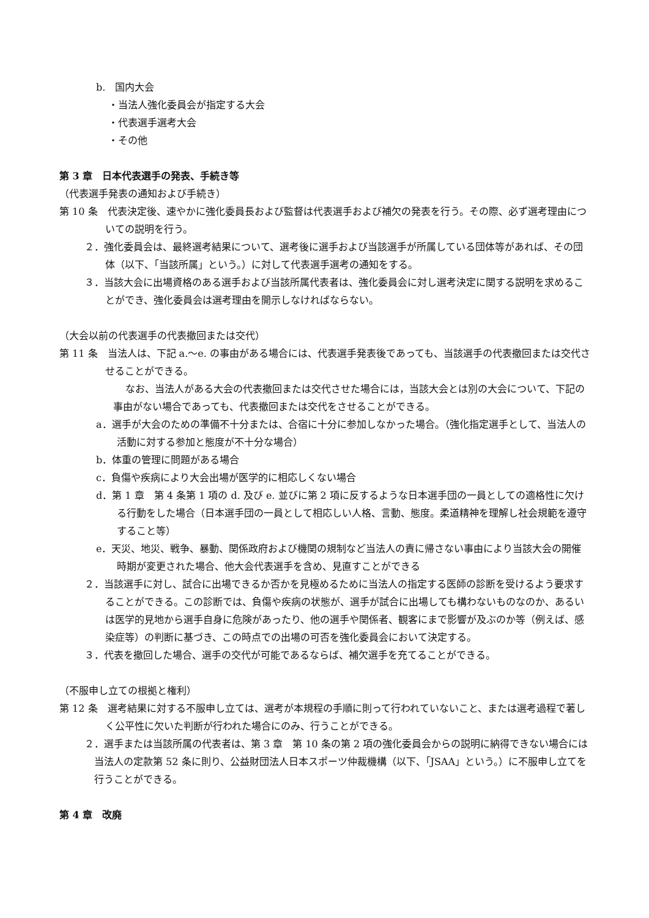b.　国内大会
・当法人強化委員会が指定する大会
・代表選手選考大会
・その他
第 3 章　日本代表選手の発表、手続き等
（代表選手発表の通知および手続き）
第 10 条　代表決定後、速やかに強化委員長および監督は代表選手および補欠の発表を行う。その際、必ず選考理由についての説明を行う。
２．強化委員会は、最終選考結果について、選考後に選手および当該選手が所属している団体等があれば、その団体（以下、「当該所属」という。）に対して代表選手選考の通知をする。
３．当該大会に出場資格のある選手および当該所属代表者は、強化委員会に対し選考決定に関する説明を求めることができ、強化委員会は選考理由を開示しなければならない。
（大会以前の代表選手の代表撤回または交代）
第 11 条　当法人は、下記 a.～e. の事由がある場合には、代表選手発表後であっても、当該選手の代表撤回または交代させることができる。
なお、当法人がある大会の代表撤回または交代させた場合には，当該大会とは別の大会について、下記の事由がない場合であっても、代表撤回または交代をさせることができる。
a．選手が大会のための準備不十分または、合宿に十分に参加しなかった場合。（強化指定選手として、当法人の活動に対する参加と態度が不十分な場合）
b．体重の管理に問題がある場合
c．負傷や疾病により大会出場が医学的に相応しくない場合
d．第 1 章　第 4 条第 1 項の d. 及び e. 並びに第 2 項に反するような日本選手団の一員としての適格性に欠ける行動をした場合（日本選手団の一員として相応しい人格、言動、態度。柔道精神を理解し社会規範を遵守すること等）
e．天災、地災、戦争、暴動、関係政府および機関の規制など当法人の責に帰さない事由により当該大会の開催時期が変更された場合、他大会代表選手を含め、見直すことができる
２．当該選手に対し、試合に出場できるか否かを見極めるために当法人の指定する医師の診断を受けるよう要求することができる。この診断では、負傷や疾病の状態が、選手が試合に出場しても構わないものなのか、あるいは医学的見地から選手自身に危険があったり、他の選手や関係者、観客にまで影響が及ぶのか等（例えば、感染症等）の判断に基づき、この時点での出場の可否を強化委員会において決定する。
３．代表を撤回した場合、選手の交代が可能であるならば、補欠選手を充てることができる。
（不服申し立ての根拠と権利）
第 12 条　選考結果に対する不服申し立ては、選考が本規程の手順に則って行われていないこと、または選考過程で著しく公平性に欠いた判断が行われた場合にのみ、行うことができる。
２．選手または当該所属の代表者は、第 3 章　第 10 条の第 2 項の強化委員会からの説明に納得できない場合には当法人の定款第 52 条に則り、公益財団法人日本スポーツ仲裁機構（以下、「JSAA」という。）に不服申し立てを行うことができる。
第 4 章　改廃